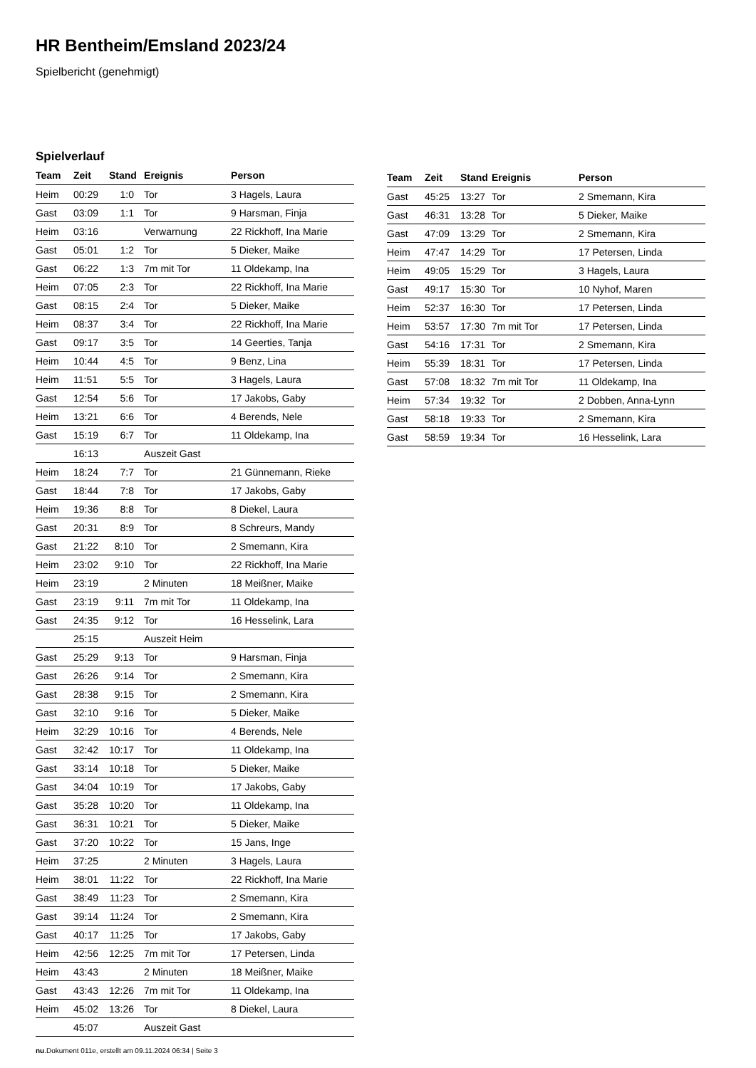HR Bentheim/Emsland 2023/24
Spielbericht (genehmigt)
Spielverlauf
| Team | Zeit | Stand | Ereignis | Person |
| --- | --- | --- | --- | --- |
| Heim | 00:29 | 1:0 | Tor | 3 Hagels, Laura |
| Gast | 03:09 | 1:1 | Tor | 9 Harsman, Finja |
| Heim | 03:16 | | Verwarnung | 22 Rickhoff, Ina Marie |
| Gast | 05:01 | 1:2 | Tor | 5 Dieker, Maike |
| Gast | 06:22 | 1:3 | 7m mit Tor | 11 Oldekamp, Ina |
| Heim | 07:05 | 2:3 | Tor | 22 Rickhoff, Ina Marie |
| Gast | 08:15 | 2:4 | Tor | 5 Dieker, Maike |
| Heim | 08:37 | 3:4 | Tor | 22 Rickhoff, Ina Marie |
| Gast | 09:17 | 3:5 | Tor | 14 Geerties, Tanja |
| Heim | 10:44 | 4:5 | Tor | 9 Benz, Lina |
| Heim | 11:51 | 5:5 | Tor | 3 Hagels, Laura |
| Gast | 12:54 | 5:6 | Tor | 17 Jakobs, Gaby |
| Heim | 13:21 | 6:6 | Tor | 4 Berends, Nele |
| Gast | 15:19 | 6:7 | Tor | 11 Oldekamp, Ina |
| | 16:13 | | Auszeit Gast | |
| Heim | 18:24 | 7:7 | Tor | 21 Günnemann, Rieke |
| Gast | 18:44 | 7:8 | Tor | 17 Jakobs, Gaby |
| Heim | 19:36 | 8:8 | Tor | 8 Diekel, Laura |
| Gast | 20:31 | 8:9 | Tor | 8 Schreurs, Mandy |
| Gast | 21:22 | 8:10 | Tor | 2 Smemann, Kira |
| Heim | 23:02 | 9:10 | Tor | 22 Rickhoff, Ina Marie |
| Heim | 23:19 | | 2 Minuten | 18 Meißner, Maike |
| Gast | 23:19 | 9:11 | 7m mit Tor | 11 Oldekamp, Ina |
| Gast | 24:35 | 9:12 | Tor | 16 Hesselink, Lara |
| | 25:15 | | Auszeit Heim | |
| Gast | 25:29 | 9:13 | Tor | 9 Harsman, Finja |
| Gast | 26:26 | 9:14 | Tor | 2 Smemann, Kira |
| Gast | 28:38 | 9:15 | Tor | 2 Smemann, Kira |
| Gast | 32:10 | 9:16 | Tor | 5 Dieker, Maike |
| Heim | 32:29 | 10:16 | Tor | 4 Berends, Nele |
| Gast | 32:42 | 10:17 | Tor | 11 Oldekamp, Ina |
| Gast | 33:14 | 10:18 | Tor | 5 Dieker, Maike |
| Gast | 34:04 | 10:19 | Tor | 17 Jakobs, Gaby |
| Gast | 35:28 | 10:20 | Tor | 11 Oldekamp, Ina |
| Gast | 36:31 | 10:21 | Tor | 5 Dieker, Maike |
| Gast | 37:20 | 10:22 | Tor | 15 Jans, Inge |
| Heim | 37:25 | | 2 Minuten | 3 Hagels, Laura |
| Heim | 38:01 | 11:22 | Tor | 22 Rickhoff, Ina Marie |
| Gast | 38:49 | 11:23 | Tor | 2 Smemann, Kira |
| Gast | 39:14 | 11:24 | Tor | 2 Smemann, Kira |
| Gast | 40:17 | 11:25 | Tor | 17 Jakobs, Gaby |
| Heim | 42:56 | 12:25 | 7m mit Tor | 17 Petersen, Linda |
| Heim | 43:43 | | 2 Minuten | 18 Meißner, Maike |
| Gast | 43:43 | 12:26 | 7m mit Tor | 11 Oldekamp, Ina |
| Heim | 45:02 | 13:26 | Tor | 8 Diekel, Laura |
| | 45:07 | | Auszeit Gast | |
| Team | Zeit | Stand | Ereignis | Person |
| --- | --- | --- | --- | --- |
| Gast | 45:25 | 13:27 | Tor | 2 Smemann, Kira |
| Gast | 46:31 | 13:28 | Tor | 5 Dieker, Maike |
| Gast | 47:09 | 13:29 | Tor | 2 Smemann, Kira |
| Heim | 47:47 | 14:29 | Tor | 17 Petersen, Linda |
| Heim | 49:05 | 15:29 | Tor | 3 Hagels, Laura |
| Gast | 49:17 | 15:30 | Tor | 10 Nyhof, Maren |
| Heim | 52:37 | 16:30 | Tor | 17 Petersen, Linda |
| Heim | 53:57 | 17:30 | 7m mit Tor | 17 Petersen, Linda |
| Gast | 54:16 | 17:31 | Tor | 2 Smemann, Kira |
| Heim | 55:39 | 18:31 | Tor | 17 Petersen, Linda |
| Gast | 57:08 | 18:32 | 7m mit Tor | 11 Oldekamp, Ina |
| Heim | 57:34 | 19:32 | Tor | 2 Dobben, Anna-Lynn |
| Gast | 58:18 | 19:33 | Tor | 2 Smemann, Kira |
| Gast | 58:59 | 19:34 | Tor | 16 Hesselink, Lara |
nu.Dokument 011e, erstellt am 09.11.2024 06:34 | Seite 3